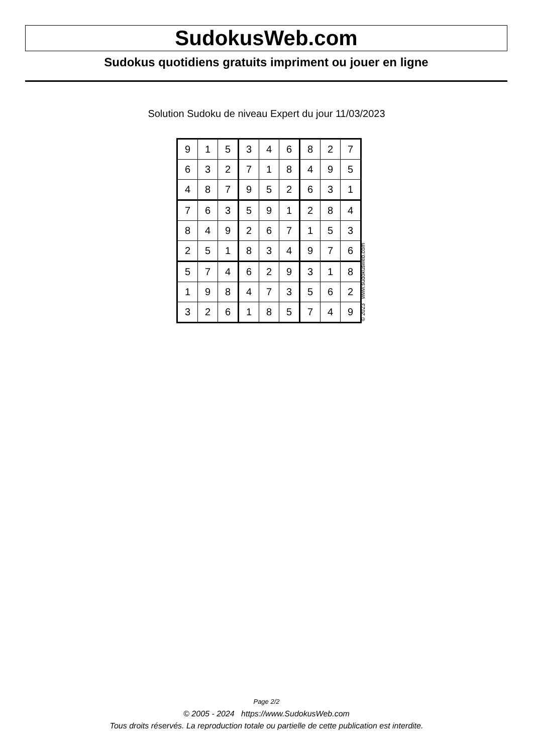SudokusWeb.com
Sudokus quotidiens gratuits impriment ou jouer en ligne
Solution Sudoku de niveau Expert du jour 11/03/2023
| 9 | 1 | 5 | 3 | 4 | 6 | 8 | 2 | 7 |
| 6 | 3 | 2 | 7 | 1 | 8 | 4 | 9 | 5 |
| 4 | 8 | 7 | 9 | 5 | 2 | 6 | 3 | 1 |
| 7 | 6 | 3 | 5 | 9 | 1 | 2 | 8 | 4 |
| 8 | 4 | 9 | 2 | 6 | 7 | 1 | 5 | 3 |
| 2 | 5 | 1 | 8 | 3 | 4 | 9 | 7 | 6 |
| 5 | 7 | 4 | 6 | 2 | 9 | 3 | 1 | 8 |
| 1 | 9 | 8 | 4 | 7 | 3 | 5 | 6 | 2 |
| 3 | 2 | 6 | 1 | 8 | 5 | 7 | 4 | 9 |
© 2023 www.sudokusweb.com
Page 2/2
© 2005 - 2024 https://www.SudokusWeb.com
Tous droits réservés. La reproduction totale ou partielle de cette publication est interdite.